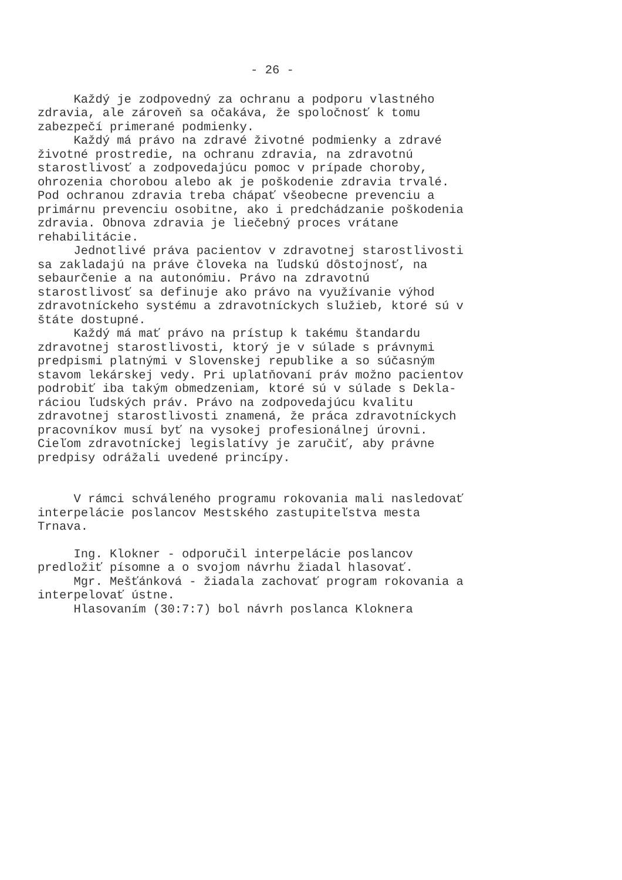- 26 -
Každý je zodpovedný za ochranu a podporu vlastného zdravia, ale zároveň sa očakáva, že spoločnosť k tomu zabezpečí primerané podmienky. Každý má právo na zdravé životné podmienky a zdravé životné prostredie, na ochranu zdravia, na zdravotnú starostlivosť a zodpovedajúcu pomoc v prípade choroby, ohrozenia chorobou alebo ak je poškodenie zdravia trvalé. Pod ochranou zdravia treba chápať všeobecne prevenciu a primárnu prevenciu osobitne, ako i predchádzanie poškodenia zdravia. Obnova zdravia je liečebný proces vrátane rehabilitácie. Jednotlivé práva pacientov v zdravotnej starostlivosti sa zakladajú na práve človeka na ľudskú dôstojnosť, na sebaurčenie a na autonómiu. Právo na zdravotnú starostlivosť sa definuje ako právo na využívanie výhod zdravotníckeho systému a zdravotníckych služieb, ktoré sú v štáte dostupné. Každý má mať právo na prístup k takému štandardu zdravotnej starostlivosti, ktorý je v súlade s právnymi predpismi platnými v Slovenskej republike a so súčasným stavom lekárskej vedy. Pri uplatňovaní práv možno pacientov podrobiť iba takým obmedzeniam, ktoré sú v súlade s Dekla- ráciou ľudských práv. Právo na zodpovedajúcu kvalitu zdravotnej starostlivosti znamená, že práca zdravotníckych pracovníkov musí byť na vysokej profesionálnej úrovni. Cieľom zdravotníckej legislatívy je zaručiť, aby právne predpisy odrážali uvedené princípy.
V rámci schváleného programu rokovania mali nasledovať interpelácie poslancov Mestského zastupiteľstva mesta Trnava.
Ing. Klokner - odporučil interpelácie poslancov predložiť písomne a o svojom návrhu žiadal hlasovať. Mgr. Mešťánková - žiadala zachovať program rokovania a interpelovať ústne. Hlasovaním (30:7:7) bol návrh poslanca Kloknera